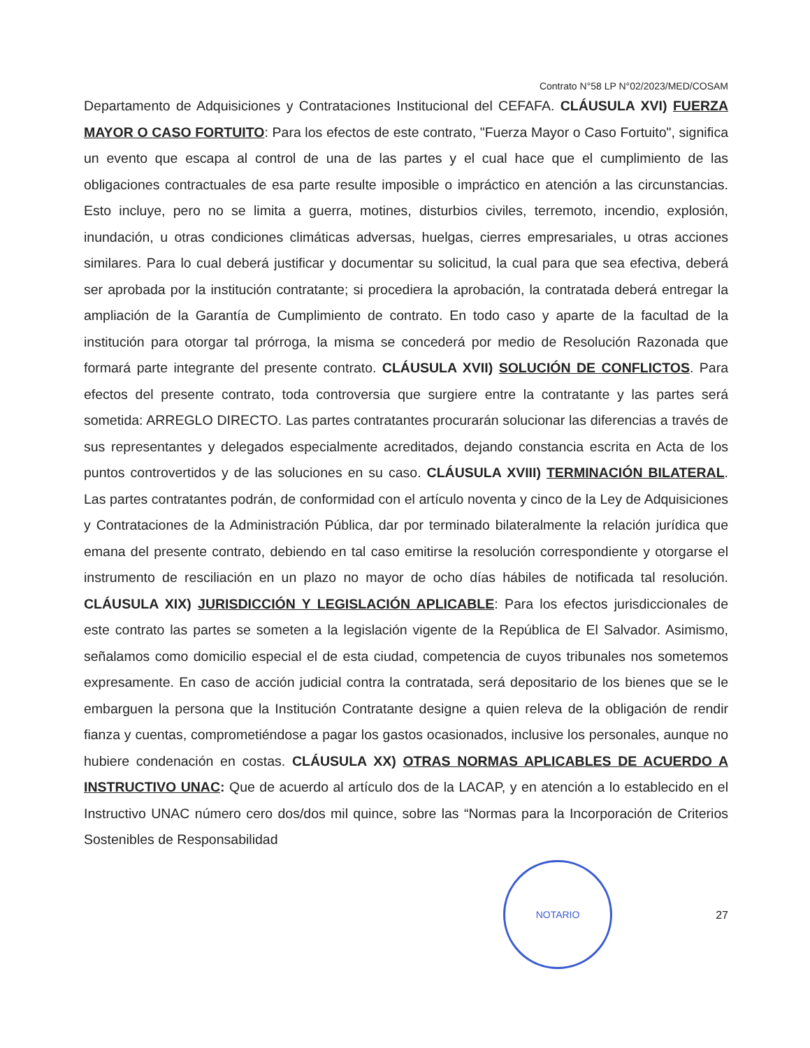Contrato N°58 LP N°02/2023/MED/COSAM
Departamento de Adquisiciones y Contrataciones Institucional del CEFAFA. CLÁUSULA XVI) FUERZA MAYOR O CASO FORTUITO: Para los efectos de este contrato, "Fuerza Mayor o Caso Fortuito", significa un evento que escapa al control de una de las partes y el cual hace que el cumplimiento de las obligaciones contractuales de esa parte resulte imposible o impráctico en atención a las circunstancias. Esto incluye, pero no se limita a guerra, motines, disturbios civiles, terremoto, incendio, explosión, inundación, u otras condiciones climáticas adversas, huelgas, cierres empresariales, u otras acciones similares. Para lo cual deberá justificar y documentar su solicitud, la cual para que sea efectiva, deberá ser aprobada por la institución contratante; si procediera la aprobación, la contratada deberá entregar la ampliación de la Garantía de Cumplimiento de contrato. En todo caso y aparte de la facultad de la institución para otorgar tal prórroga, la misma se concederá por medio de Resolución Razonada que formará parte integrante del presente contrato. CLÁUSULA XVII) SOLUCIÓN DE CONFLICTOS. Para efectos del presente contrato, toda controversia que surgiere entre la contratante y las partes será sometida: ARREGLO DIRECTO. Las partes contratantes procurarán solucionar las diferencias a través de sus representantes y delegados especialmente acreditados, dejando constancia escrita en Acta de los puntos controvertidos y de las soluciones en su caso. CLÁUSULA XVIII) TERMINACIÓN BILATERAL. Las partes contratantes podrán, de conformidad con el artículo noventa y cinco de la Ley de Adquisiciones y Contrataciones de la Administración Pública, dar por terminado bilateralmente la relación jurídica que emana del presente contrato, debiendo en tal caso emitirse la resolución correspondiente y otorgarse el instrumento de resciliación en un plazo no mayor de ocho días hábiles de notificada tal resolución. CLÁUSULA XIX) JURISDICCIÓN Y LEGISLACIÓN APLICABLE: Para los efectos jurisdiccionales de este contrato las partes se someten a la legislación vigente de la República de El Salvador. Asimismo, señalamos como domicilio especial el de esta ciudad, competencia de cuyos tribunales nos sometemos expresamente. En caso de acción judicial contra la contratada, será depositario de los bienes que se le embarguen la persona que la Institución Contratante designe a quien releva de la obligación de rendir fianza y cuentas, comprometiéndose a pagar los gastos ocasionados, inclusive los personales, aunque no hubiere condenación en costas. CLÁUSULA XX) OTRAS NORMAS APLICABLES DE ACUERDO A INSTRUCTIVO UNAC: Que de acuerdo al artículo dos de la LACAP, y en atención a lo establecido en el Instructivo UNAC número cero dos/dos mil quince, sobre las “Normas para la Incorporación de Criterios Sostenibles de Responsabilidad
NOTARIO
27